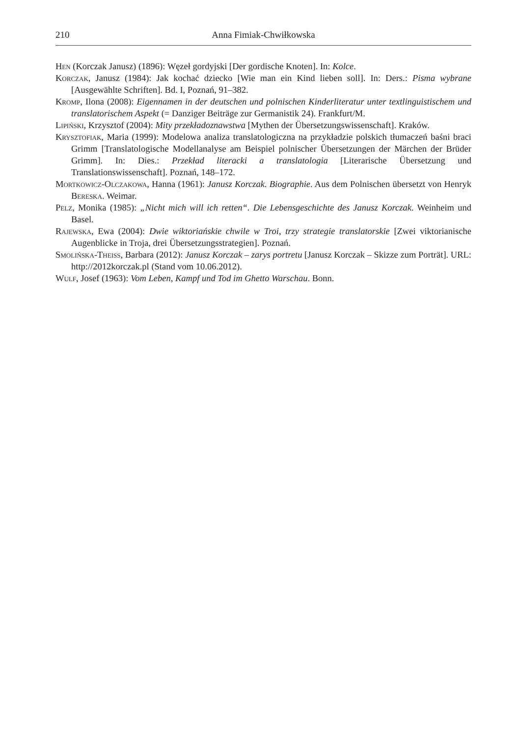210 Anna Fimiak-Chwiłkowska
Hen (Korczak Janusz) (1896): Węzeł gordyjski [Der gordische Knoten]. In: Kolce.
Korczak, Janusz (1984): Jak kochać dziecko [Wie man ein Kind lieben soll]. In: Ders.: Pisma wybrane [Ausgewählte Schriften]. Bd. I, Poznań, 91–382.
Kromp, Ilona (2008): Eigennamen in der deutschen und polnischen Kinderliteratur unter textlinguistischem und translatorischem Aspekt (= Danziger Beiträge zur Germanistik 24). Frankfurt/M.
Lipiński, Krzysztof (2004): Mity przekładoznawstwa [Mythen der Übersetzungswissenschaft]. Kraków.
Krysztofiak, Maria (1999): Modelowa analiza translatologiczna na przykładzie polskich tłumaczeń baśni braci Grimm [Translatologische Modellanalyse am Beispiel polnischer Übersetzungen der Märchen der Brüder Grimm]. In: Dies.: Przekład literacki a translatologia [Literarische Übersetzung und Translationswissenschaft]. Poznań, 148–172.
Mortkowicz-Olczakowa, Hanna (1961): Janusz Korczak. Biographie. Aus dem Polnischen übersetzt von Henryk Bereska. Weimar.
Pelz, Monika (1985): „Nicht mich will ich retten“. Die Lebensgeschichte des Janusz Korczak. Weinheim und Basel.
Rajewska, Ewa (2004): Dwie wiktoriańskie chwile w Troi, trzy strategie translatorskie [Zwei viktorianische Augenblicke in Troja, drei Übersetzungsstrategien]. Poznań.
Smolińska-Theiss, Barbara (2012): Janusz Korczak – zarys portretu [Janusz Korczak – Skizze zum Porträt]. URL: http://2012korczak.pl (Stand vom 10.06.2012).
Wulf, Josef (1963): Vom Leben, Kampf und Tod im Ghetto Warschau. Bonn.